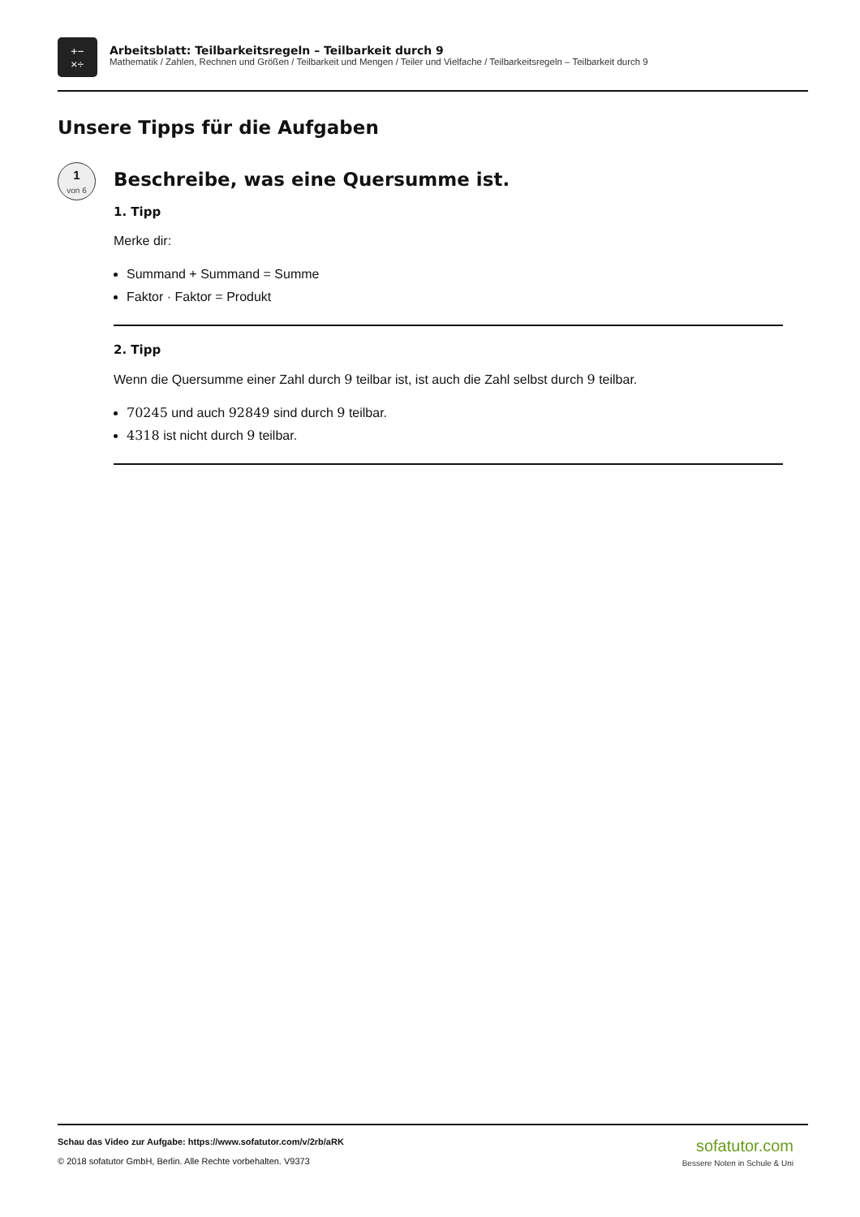+−
×÷
Arbeitsblatt: Teilbarkeitsregeln – Teilbarkeit durch 9
Mathematik / Zahlen, Rechnen und Größen / Teilbarkeit und Mengen / Teiler und Vielfache / Teilbarkeitsregeln – Teilbarkeit durch 9
Unsere Tipps für die Aufgaben
1
von 6
Beschreibe, was eine Quersumme ist.
1. Tipp
Merke dir:
Summand + Summand = Summe
Faktor · Faktor = Produkt
2. Tipp
Wenn die Quersumme einer Zahl durch 9 teilbar ist, ist auch die Zahl selbst durch 9 teilbar.
70245 und auch 92849 sind durch 9 teilbar.
4318 ist nicht durch 9 teilbar.
Schau das Video zur Aufgabe: https://www.sofatutor.com/v/2rb/aRK
© 2018 sofatutor GmbH, Berlin. Alle Rechte vorbehalten. V9373
sofatutor.com
Bessere Noten in Schule & Uni